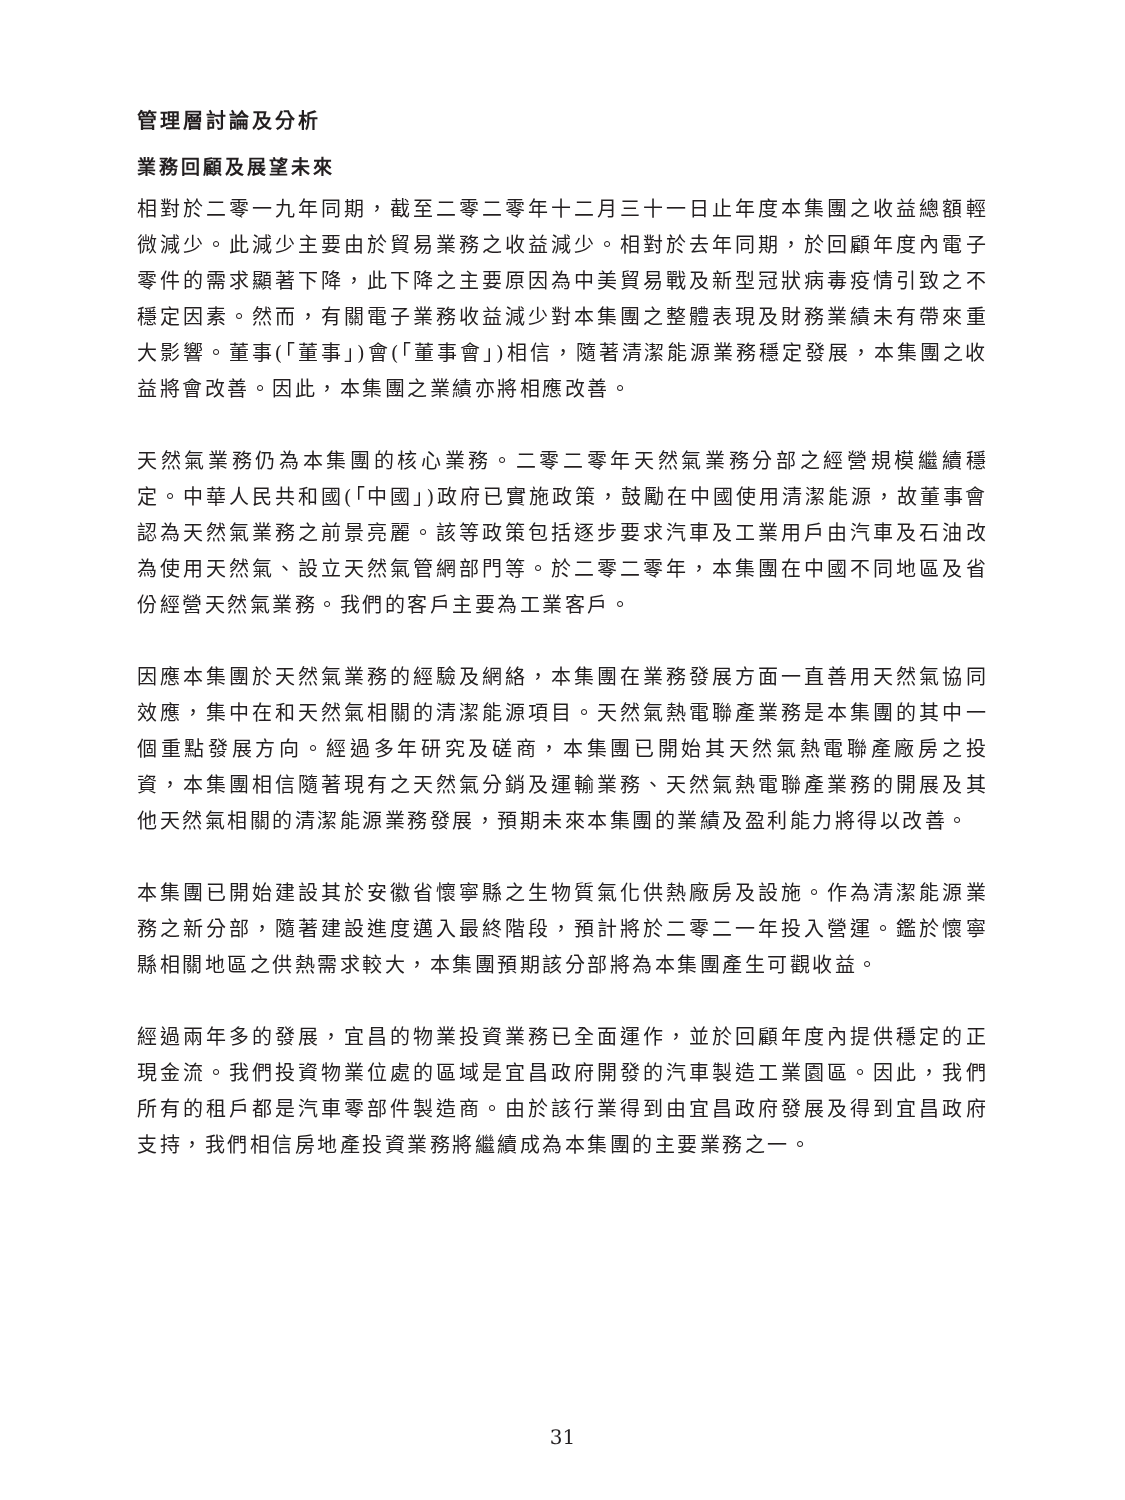管理層討論及分析
業務回顧及展望未來
相對於二零一九年同期，截至二零二零年十二月三十一日止年度本集團之收益總額輕微減少。此減少主要由於貿易業務之收益減少。相對於去年同期，於回顧年度內電子零件的需求顯著下降，此下降之主要原因為中美貿易戰及新型冠狀病毒疫情引致之不穩定因素。然而，有關電子業務收益減少對本集團之整體表現及財務業績未有帶來重大影響。董事(「董事」)會(「董事會」)相信，隨著清潔能源業務穩定發展，本集團之收益將會改善。因此，本集團之業績亦將相應改善。
天然氣業務仍為本集團的核心業務。二零二零年天然氣業務分部之經營規模繼續穩定。中華人民共和國(「中國」)政府已實施政策，鼓勵在中國使用清潔能源，故董事會認為天然氣業務之前景亮麗。該等政策包括逐步要求汽車及工業用戶由汽車及石油改為使用天然氣、設立天然氣管網部門等。於二零二零年，本集團在中國不同地區及省份經營天然氣業務。我們的客戶主要為工業客戶。
因應本集團於天然氣業務的經驗及網絡，本集團在業務發展方面一直善用天然氣協同效應，集中在和天然氣相關的清潔能源項目。天然氣熱電聯產業務是本集團的其中一個重點發展方向。經過多年研究及磋商，本集團已開始其天然氣熱電聯產廠房之投資，本集團相信隨著現有之天然氣分銷及運輸業務、天然氣熱電聯產業務的開展及其他天然氣相關的清潔能源業務發展，預期未來本集團的業績及盈利能力將得以改善。
本集團已開始建設其於安徽省懷寧縣之生物質氣化供熱廠房及設施。作為清潔能源業務之新分部，隨著建設進度邁入最終階段，預計將於二零二一年投入營運。鑑於懷寧縣相關地區之供熱需求較大，本集團預期該分部將為本集團產生可觀收益。
經過兩年多的發展，宜昌的物業投資業務已全面運作，並於回顧年度內提供穩定的正現金流。我們投資物業位處的區域是宜昌政府開發的汽車製造工業園區。因此，我們所有的租戶都是汽車零部件製造商。由於該行業得到由宜昌政府發展及得到宜昌政府支持，我們相信房地產投資業務將繼續成為本集團的主要業務之一。
31